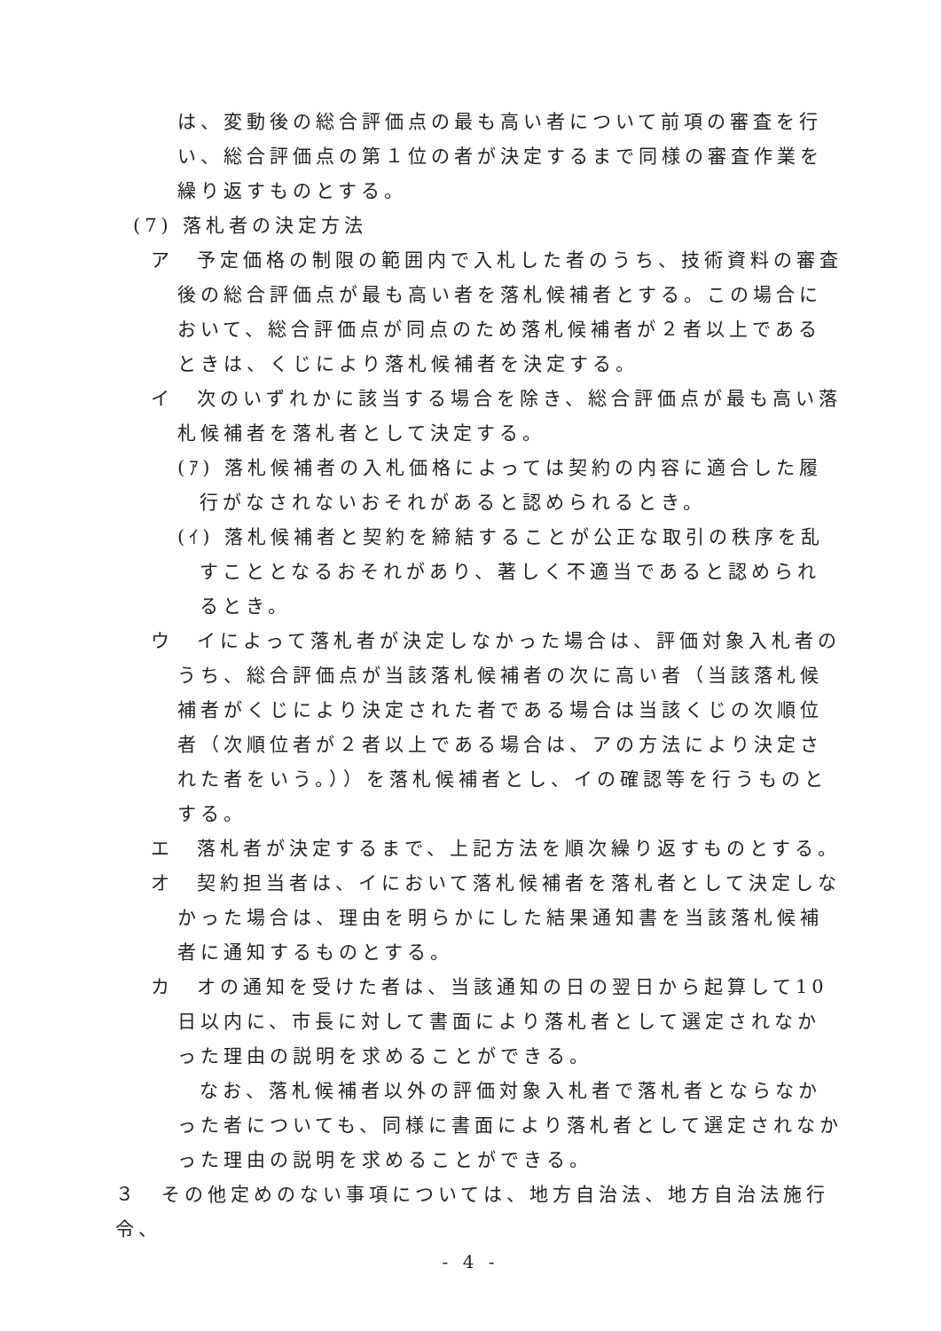は、変動後の総合評価点の最も高い者について前項の審査を行い、総合評価点の第１位の者が決定するまで同様の審査作業を繰り返すものとする。
(7) 落札者の決定方法
ア　予定価格の制限の範囲内で入札した者のうち、技術資料の審査後の総合評価点が最も高い者を落札候補者とする。この場合において、総合評価点が同点のため落札候補者が２者以上であるときは、くじにより落札候補者を決定する。
イ　次のいずれかに該当する場合を除き、総合評価点が最も高い落札候補者を落札者として決定する。
(ｱ) 落札候補者の入札価格によっては契約の内容に適合した履行がなされないおそれがあると認められるとき。
(ｲ) 落札候補者と契約を締結することが公正な取引の秩序を乱すこととなるおそれがあり、著しく不適当であると認められるとき。
ウ　イによって落札者が決定しなかった場合は、評価対象入札者のうち、総合評価点が当該落札候補者の次に高い者（当該落札候補者がくじにより決定された者である場合は当該くじの次順位者（次順位者が２者以上である場合は、アの方法により決定された者をいう。））を落札候補者とし、イの確認等を行うものとする。
エ　落札者が決定するまで、上記方法を順次繰り返すものとする。
オ　契約担当者は、イにおいて落札候補者を落札者として決定しなかった場合は、理由を明らかにした結果通知書を当該落札候補者に通知するものとする。
カ　オの通知を受けた者は、当該通知の日の翌日から起算して10日以内に、市長に対して書面により落札者として選定されなかった理由の説明を求めることができる。
なお、落札候補者以外の評価対象入札者で落札者とならなかった者についても、同様に書面により落札者として選定されなかった理由の説明を求めることができる。
３　その他定めのない事項については、地方自治法、地方自治法施行令、
- 4 -